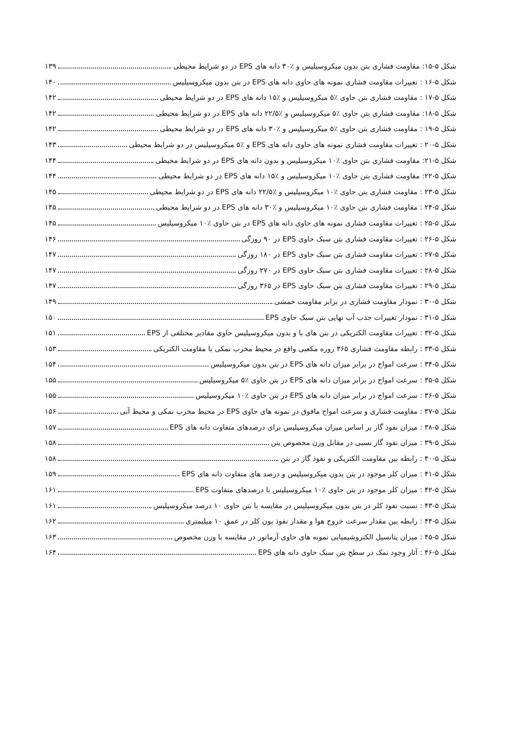شکل ۵-۱۵: مقاومت فشاری بتن بدون میکروسیلیس و ٪۳۰ دانه های EPS در دو شرایط محیطی ۱۳۹
شکل ۵-۱۶ : تغییرات مقاومت فشاری نمونه های حاوی دانه های EPS در بتن بدون میکروسیلیس ۱۴۰
شکل ۵-۱۷ : مقاومت فشاری بتن حاوی ٪۵ میکروسیلیس و ٪۱۵ دانه های EPS در دو شرایط محیطی ۱۴۲
شکل ۵-۱۸: مقاومت فشاری بتن حاوی ٪۵ میکروسیلیس و ٪۲۲/۵ دانه های EPS در دو شرایط محیطی ۱۴۲
شکل ۵-۱۹ : مقاومت فشاری بتن حاوی ٪۵ میکروسیلیس و ٪۳۰ دانه های EPS در دو شرایط محیطی ۱۴۲
شکل ۵-۲۰ : تغییرات مقاومت فشاری نمونه های حاوی دانه های EPS و ٪۵ میکروسیلیس در دو شرایط محیطی ۱۴۳
شکل ۵-۲۱: مقاومت فشاری بتن حاوی ٪۱۰ میکروسیلیس و بدون دانه های EPS در دو شرایط محیطی ۱۴۴
شکل ۵-۲۲: مقاومت فشاری بتن حاوی ٪۱۰ میکروسیلیس و ٪۱۵ دانه های EPS در دو شرایط محیطی ۱۴۴
شکل ۵-۲۳ : مقاومت فشاری بتن حاوی ٪۱۰ میکروسیلیس و ٪۲۲/۵ دانه های EPS در دو شرایط محیطی ۱۴۵
شکل ۵-۲۴ : مقاومت فشاری بتن حاوی ٪۱۰ میکروسیلیس و ٪۳۰ دانه های EPS در دو شرایط محیطی ۱۴۵
شکل ۵-۲۵ : تغییرات مقاومت فشاری نمونه های حاوی دانه های EPS در بتن حاوی ٪۱۰ میکروسیلیس ۱۴۵
شکل ۵-۲۶ : تغییرات مقاومت فشاری بتن سبک حاوی EPS در ۹۰ روزگی ۱۴۶
شکل ۵-۲۷ : تغییرات مقاومت فشاری بتن سبک حاوی EPS در ۱۸۰ روزگی ۱۴۷
شکل ۵-۲۸ : تغییرات مقاومت فشاری بتن سبک حاوی EPS در ۲۷۰ روزگی ۱۴۷
شکل ۵-۲۹ : تغییرات مقاومت فشاری بتن سبک حاوی EPS در ۳۶۵ روزگی ۱۴۷
شکل ۵-۳۰ : نمودار مقاومت فشاری در برابر مقاومت خمشی ۱۴۹
شکل ۵-۳۱ : نمودار تغییرات جذب آب نهایی بتن سبک حاوی EPS ۱۵۰
شکل ۵-۳۲ : تغییرات مقاومت الکتریکی در بتن های با و بدون میکروسیلیس حاوی مقادیر مختلفی از EPS ۱۵۱
شکل ۵-۳۳ : رابطه مقاومت فشاری ۳۶۵ روزه مکعبی واقع در محیط مخرب نمکی با مقاومت الکتریکی ۱۵۳
شکل ۵-۳۴ : سرعت امواج در برابر میزان دانه های EPS در بتن بدون میکروسیلیس ۱۵۴
شکل ۵-۳۵ : سرعت امواج در برابر میزان دانه های EPS در بتن حاوی ٪۵ میکروسیلیس ۱۵۵
شکل ۵-۳۶ : سرعت امواج در برابر میزان دانه های EPS در بتن حاوی ٪۱۰ میکروسیلیس ۱۵۵
شکل ۵-۳۷ : مقاومت فشاری و سرعت امواج مافوق در نمونه های حاوی EPS در محیط مخرب نمکی و محیط آبی ۱۵۶
شکل ۵-۳۸ : میزان نفوذ گاز بر اساس میزان میکروسیلیس برای درصدهای متفاوت دانه های EPS ۱۵۷
شکل ۵-۳۹ : میزان نفوذ گاز نسبی در مقابل وزن مخصوص بتن ۱۵۸
شکل ۵-۴۰ : رابطه بین مقاومت الکتریکی و نفوذ گاز در بتن ۱۵۸
شکل ۵-۴۱ : میزان کلر موجود در بتن بدون میکروسیلیس و درصد های متفاوت دانه های EPS ۱۵۹
شکل ۵-۴۲ : میزان کلر موجود در بتن حاوی ٪۱۰ میکروسیلیس با درصدهای متفاوت EPS ۱۶۱
شکل ۵-۴۳ : نسبت نفوذ کلر در بتن بدون میکروسیلیس در مقایسه با بتن حاوی ۱۰ درصد میکروسیلیس ۱۶۱
شکل ۵-۴۴ : رابطه بین مقدار سرعت خروج هوا و مقدار نفوذ یون کلر در عمق ۱۰ میلیمتری ۱۶۲
شکل ۵-۴۵ : میزان پتانسیل الکتروشیمیایی نمونه های حاوی آرماتور در مقایسه با وزن مخصوص ۱۶۳
شکل ۵-۴۶ : آثار وجود نمک در سطح بتن سبک حاوی دانه های EPS ۱۶۴